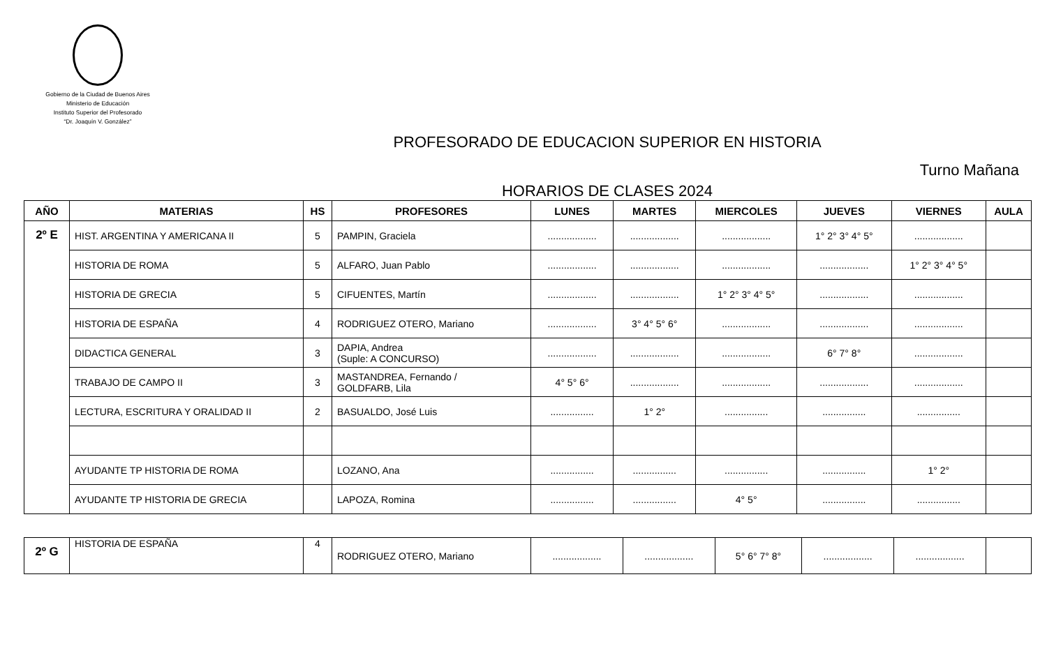Gobierno de la Ciudad de Buenos Aires
Ministerio de Educación
Instituto Superior del Profesorado
“Dr. Joaquín V. González”
PROFESORADO DE EDUCACION SUPERIOR EN HISTORIA
Turno Mañana
HORARIOS DE CLASES 2024
| AÑO | MATERIAS | HS | PROFESORES | LUNES | MARTES | MIERCOLES | JUEVES | VIERNES | AULA |
| --- | --- | --- | --- | --- | --- | --- | --- | --- | --- |
| 2º E | HIST. ARGENTINA Y AMERICANA II | 5 | PAMPIN, Graciela | .................. | .................. | .................. | 1° 2° 3° 4° 5° | .................. | |
| | HISTORIA DE ROMA | 5 | ALFARO, Juan Pablo | .................. | .................. | .................. | .................. | 1° 2° 3° 4° 5° | |
| | HISTORIA DE GRECIA | 5 | CIFUENTES, Martín | .................. | .................. | 1° 2° 3° 4° 5° | .................. | .................. | |
| | HISTORIA DE ESPAÑA | 4 | RODRIGUEZ OTERO, Mariano | .................. | 3° 4° 5° 6° | .................. | .................. | .................. | |
| | DIDACTICA GENERAL | 3 | DAPIA, Andrea (Suple: A CONCURSO) | .................. | .................. | .................. | 6° 7° 8° | .................. | |
| | TRABAJO DE CAMPO II | 3 | MASTANDREA, Fernando / GOLDFARB, Lila | 4° 5° 6° | .................. | .................. | .................. | .................. | |
| | LECTURA, ESCRITURA Y ORALIDAD II | 2 | BASUALDO, José Luis | ................ | 1° 2° | ................ | ................ | ................ | |
| | AYUDANTE TP HISTORIA DE ROMA | | LOZANO, Ana | ................ | ................ | ................ | ................ | 1° 2° | |
| | AYUDANTE TP HISTORIA DE GRECIA | | LAPOZA, Romina | ................ | ................ | 4° 5° | ................ | ................ | |
| 2º G | HISTORIA DE ESPAÑA | 4 | RODRIGUEZ OTERO, Mariano | .................. | .................. | 5° 6° 7° 8° | .................. | .................. | |